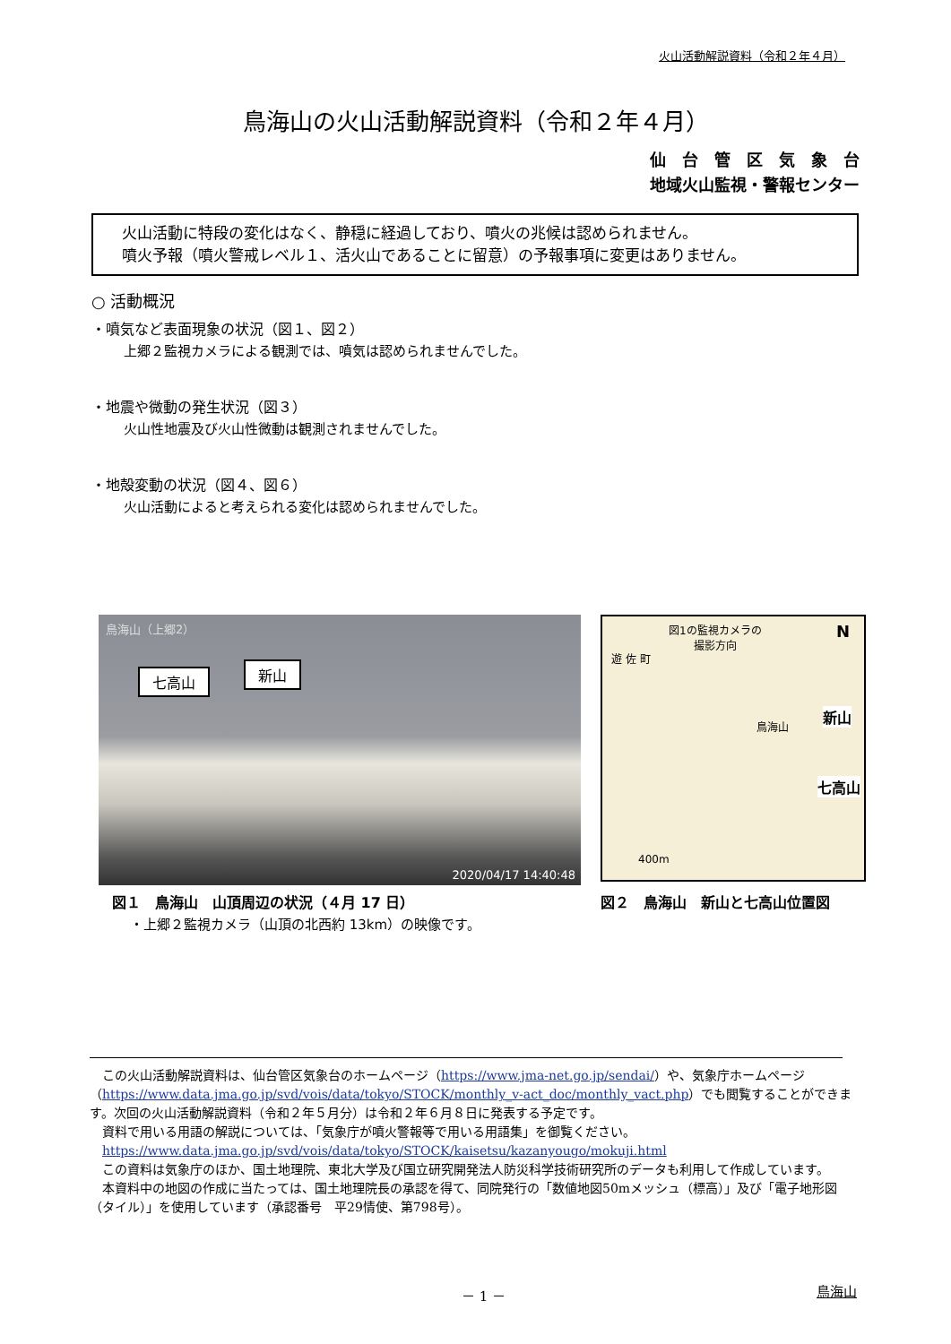火山活動解説資料（令和２年４月）
鳥海山の火山活動解説資料（令和２年４月）
仙　台　管　区　気　象　台
地域火山監視・警報センター
火山活動に特段の変化はなく、静穏に経過しており、噴火の兆候は認められません。
噴火予報（噴火警戒レベル１、活火山であることに留意）の予報事項に変更はありません。
○ 活動概況
・噴気など表面現象の状況（図１、図２）
上郷２監視カメラによる観測では、噴気は認められませんでした。
・地震や微動の発生状況（図３）
火山性地震及び火山性微動は観測されませんでした。
・地殻変動の状況（図４、図６）
火山活動によると考えられる変化は認められませんでした。
鳥海山（上郷2）
七高山 新山
2020/04/17 14:40:48
図1の監視カメラの
撮影方向
遊 佐 町
N
鳥海山
新山
七高山
400m
図１　鳥海山　山頂周辺の状況（４月 17 日）
・上郷２監視カメラ（山頂の北西約 13km）の映像です。
図２　鳥海山　新山と七高山位置図
　この火山活動解説資料は、仙台管区気象台のホームページ（https://www.jma-net.go.jp/sendai/）や、気象庁ホームページ（https://www.data.jma.go.jp/svd/vois/data/tokyo/STOCK/monthly_v-act_doc/monthly_vact.php）でも閲覧することができます。次回の火山活動解説資料（令和２年５月分）は令和２年６月８日に発表する予定です。
　資料で用いる用語の解説については、「気象庁が噴火警報等で用いる用語集」を御覧ください。
　https://www.data.jma.go.jp/svd/vois/data/tokyo/STOCK/kaisetsu/kazanyougo/mokuji.html
　この資料は気象庁のほか、国土地理院、東北大学及び国立研究開発法人防災科学技術研究所のデータも利用して作成しています。
　本資料中の地図の作成に当たっては、国土地理院長の承認を得て、同院発行の「数値地図50mメッシュ（標高）」及び「電子地形図（タイル）」を使用しています（承認番号　平29情使、第798号）。
－ 1 － 鳥海山